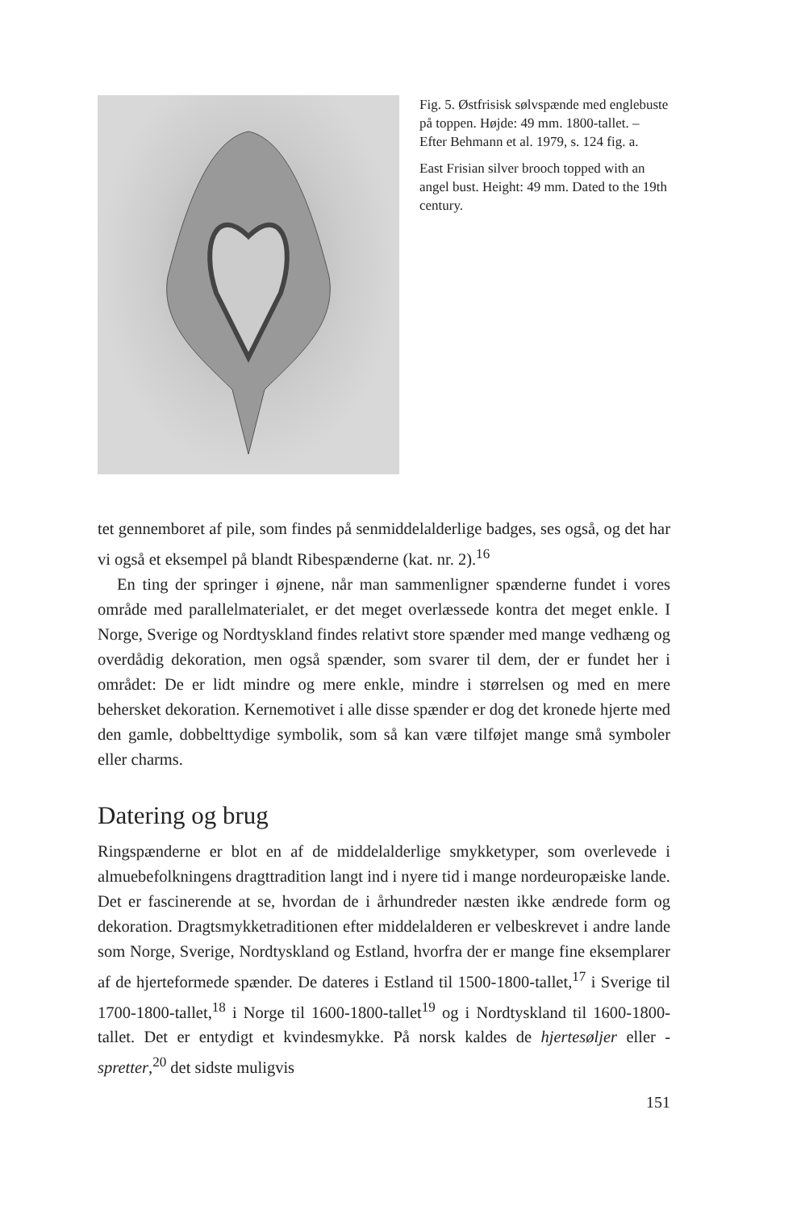Fig. 5. Østfrisisk sølvspænde med englebuste på toppen. Højde: 49 mm. 1800-tallet. – Efter Behmann et al. 1979, s. 124 fig. a.
East Frisian silver brooch topped with an angel bust. Height: 49 mm. Dated to the 19th century.
tet gennemboret af pile, som findes på senmiddelalderlige badges, ses også, og det har vi også et eksempel på blandt Ribespænderne (kat. nr. 2).<sup>16</sup>
En ting der springer i øjnene, når man sammenligner spænderne fundet i vores område med parallelmaterialet, er det meget overlæssede kontra det meget enkle. I Norge, Sverige og Nordtyskland findes relativt store spænder med mange vedhæng og overdådig dekoration, men også spænder, som svarer til dem, der er fundet her i området: De er lidt mindre og mere enkle, mindre i størrelsen og med en mere behersket dekoration. Kernemotivet i alle disse spænder er dog det kronede hjerte med den gamle, dobbelttydige symbolik, som så kan være tilføjet mange små symboler eller charms.
Datering og brug
Ringspænderne er blot en af de middelalderlige smykketyper, som overlevede i almuebefolkningens dragttradition langt ind i nyere tid i mange nordeuropæiske lande. Det er fascinerende at se, hvordan de i århundreder næsten ikke ændrede form og dekoration. Dragtsmykketraditionen efter middelalderen er velbeskrevet i andre lande som Norge, Sverige, Nordtyskland og Estland, hvorfra der er mange fine eksemplarer af de hjerteformede spænder. De dateres i Estland til 1500-1800-tallet,<sup>17</sup> i Sverige til 1700-1800-tallet,<sup>18</sup> i Norge til 1600-1800-tallet<sup>19</sup> og i Nordtyskland til 1600-1800-tallet. Det er entydigt et kvindesmykke. På norsk kaldes de hjertesøljer eller -spretter,<sup>20</sup> det sidste muligvis
151